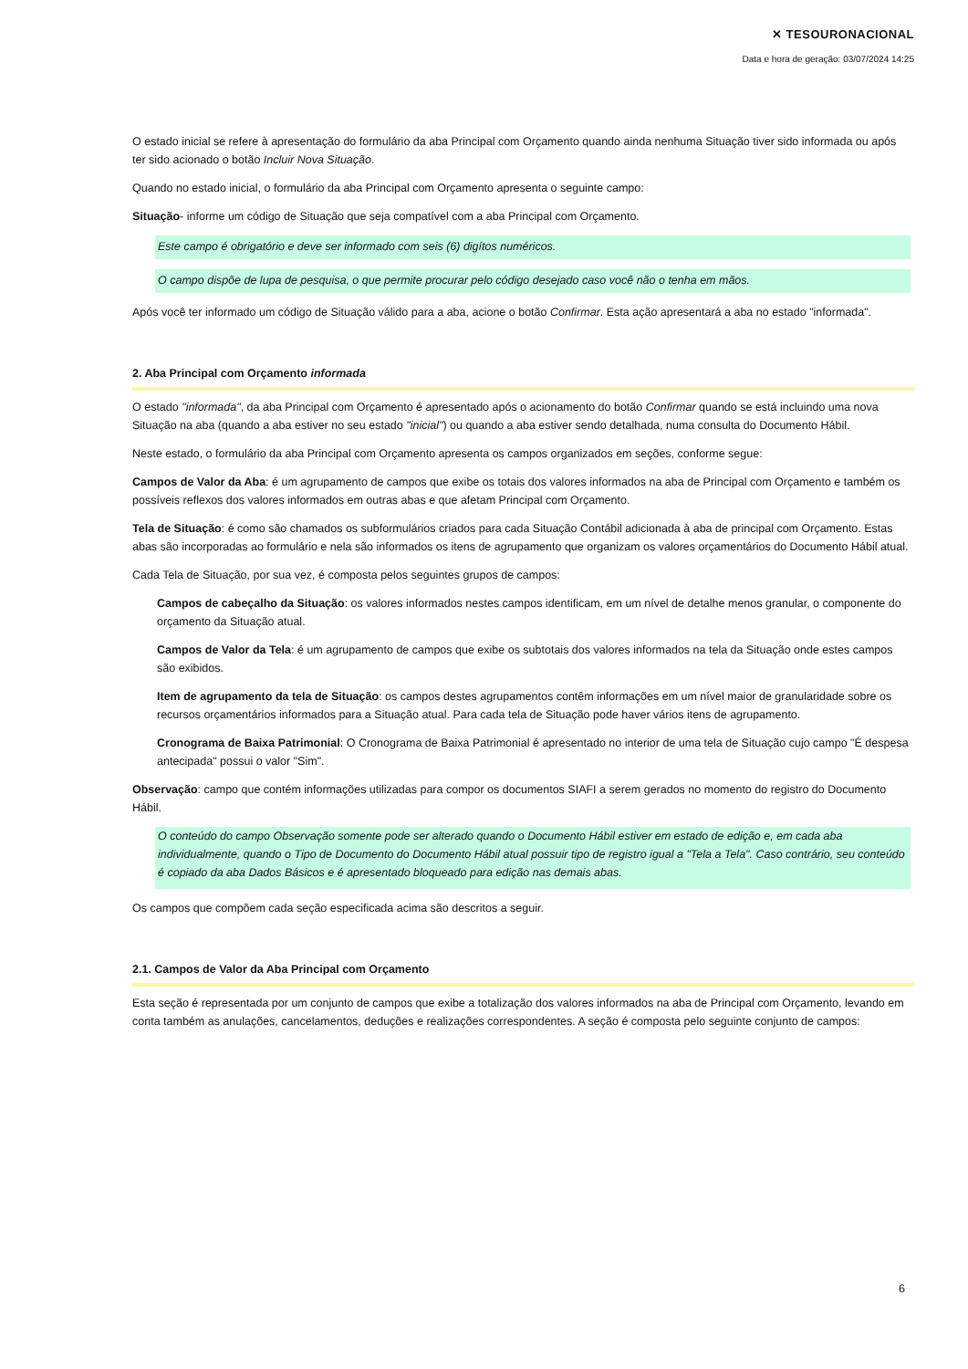✕ TESOURONACIONAL
Data e hora de geração: 03/07/2024 14:25
O estado inicial se refere à apresentação do formulário da aba Principal com Orçamento quando ainda nenhuma Situação tiver sido informada ou após ter sido acionado o botão Incluir Nova Situação.
Quando no estado inicial, o formulário da aba Principal com Orçamento apresenta o seguinte campo:
Situação- informe um código de Situação que seja compatível com a aba Principal com Orçamento.
Este campo é obrigatório e deve ser informado com seis (6) digítos numéricos.
O campo dispõe de lupa de pesquisa, o que permite procurar pelo código desejado caso você não o tenha em mãos.
Após você ter informado um código de Situação válido para a aba, acione o botão Confirmar. Esta ação apresentará a aba no estado "informada".
2. Aba Principal com Orçamento informada
O estado "informada", da aba Principal com Orçamento é apresentado após o acionamento do botão Confirmar quando se está incluindo uma nova Situação na aba (quando a aba estiver no seu estado "inicial") ou quando a aba estiver sendo detalhada, numa consulta do Documento Hábil.
Neste estado, o formulário da aba Principal com Orçamento apresenta os campos organizados em seções, conforme segue:
Campos de Valor da Aba: é um agrupamento de campos que exibe os totais dos valores informados na aba de Principal com Orçamento e também os possíveis reflexos dos valores informados em outras abas e que afetam Principal com Orçamento.
Tela de Situação: é como são chamados os subformulários criados para cada Situação Contábil adicionada à aba de principal com Orçamento. Estas abas são incorporadas ao formulário e nela são informados os itens de agrupamento que organizam os valores orçamentários do Documento Hábil atual.
Cada Tela de Situação, por sua vez, é composta pelos seguintes grupos de campos:
Campos de cabeçalho da Situação: os valores informados nestes campos identificam, em um nível de detalhe menos granular, o componente do orçamento da Situação atual.
Campos de Valor da Tela: é um agrupamento de campos que exibe os subtotais dos valores informados na tela da Situação onde estes campos são exibidos.
Item de agrupamento da tela de Situação: os campos destes agrupamentos contêm informações em um nível maior de granularidade sobre os recursos orçamentários informados para a Situação atual. Para cada tela de Situação pode haver vários itens de agrupamento.
Cronograma de Baixa Patrimonial: O Cronograma de Baixa Patrimonial é apresentado no interior de uma tela de Situação cujo campo "É despesa antecipada" possui o valor "Sim".
Observação: campo que contém informações utilizadas para compor os documentos SIAFI a serem gerados no momento do registro do Documento Hábil.
O conteúdo do campo Observação somente pode ser alterado quando o Documento Hábil estiver em estado de edição e, em cada aba individualmente, quando o Tipo de Documento do Documento Hábil atual possuir tipo de registro igual a "Tela a Tela". Caso contrário, seu conteúdo é copiado da aba Dados Básicos e é apresentado bloqueado para edição nas demais abas.
Os campos que compõem cada seção especificada acima são descritos a seguir.
2.1. Campos de Valor da Aba Principal com Orçamento
Esta seção é representada por um conjunto de campos que exibe a totalização dos valores informados na aba de Principal com Orçamento, levando em conta também as anulações, cancelamentos, deduções e realizações correspondentes. A seção é composta pelo seguinte conjunto de campos:
6